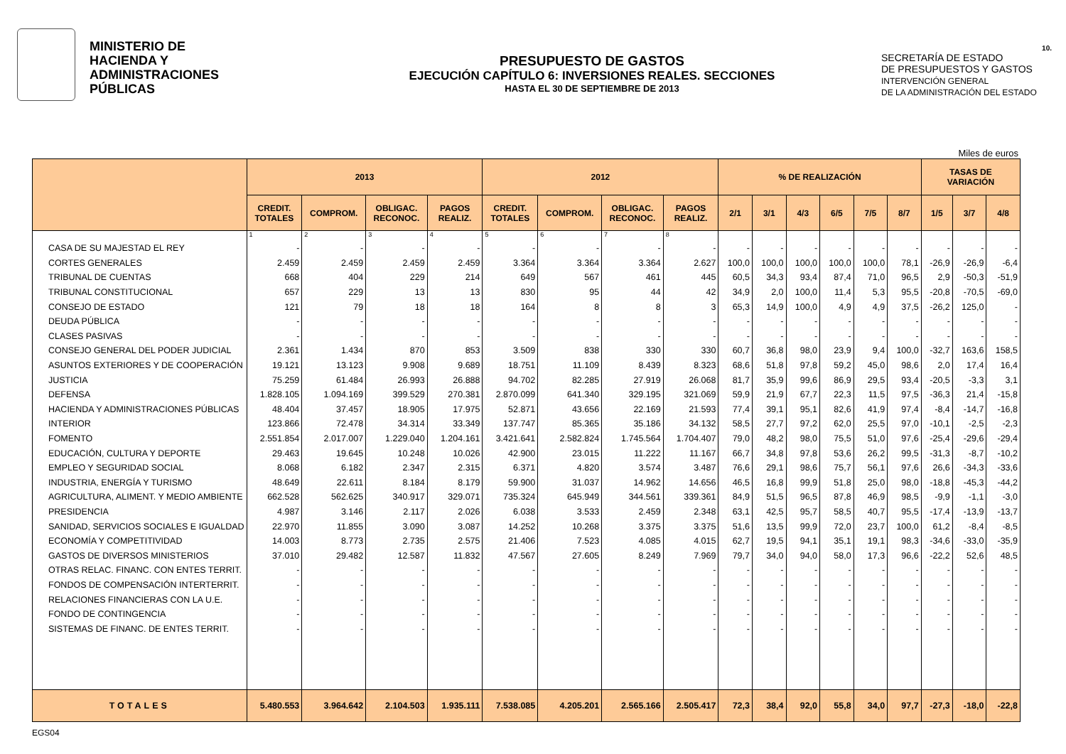MINISTERIO DE
HACIENDA Y
ADMINISTRACIONES
PÚBLICAS
PRESUPUESTO DE GASTOS
EJECUCIÓN CAPÍTULO 6: INVERSIONES REALES. SECCIONES
HASTA EL 30 DE SEPTIEMBRE DE 2013
10.
SECRETARÍA DE ESTADO
DE PRESUPUESTOS Y GASTOS
INTERVENCIÓN GENERAL
DE LA ADMINISTRACIÓN DEL ESTADO
Miles de euros
| | 2013 | | | | 2012 | | | | % DE REALIZACIÓN | | | | | | TASAS DE VARIACIÓN | | |
| --- | --- | --- | --- | --- | --- | --- | --- | --- | --- | --- | --- | --- | --- | --- | --- | --- | --- |
| | CREDIT. TOTALES | COMPROM. | OBLIGAC. RECONOC. | PAGOS REALIZ. | CREDIT. TOTALES | COMPROM. | OBLIGAC. RECONOC. | PAGOS REALIZ. | 2/1 | 3/1 | 4/3 | 6/5 | 7/5 | 8/7 | 1/5 | 3/7 | 4/8 |
| | 1 | 2 | 3 | 4 | 5 | 6 | 7 | 8 | | | | | | | | | |
| CASA DE SU MAJESTAD EL REY | - | - | - | - | - | - | - | - | - | - | - | - | - | - | - | - | - |
| CORTES GENERALES | 2.459 | 2.459 | 2.459 | 2.459 | 3.364 | 3.364 | 3.364 | 2.627 | 100,0 | 100,0 | 100,0 | 100,0 | 100,0 | 78,1 | -26,9 | -26,9 | -6,4 |
| TRIBUNAL DE CUENTAS | 668 | 404 | 229 | 214 | 649 | 567 | 461 | 445 | 60,5 | 34,3 | 93,4 | 87,4 | 71,0 | 96,5 | 2,9 | -50,3 | -51,9 |
| TRIBUNAL CONSTITUCIONAL | 657 | 229 | 13 | 13 | 830 | 95 | 44 | 42 | 34,9 | 2,0 | 100,0 | 11,4 | 5,3 | 95,5 | -20,8 | -70,5 | -69,0 |
| CONSEJO DE ESTADO | 121 | 79 | 18 | 18 | 164 | 8 | 8 | 3 | 65,3 | 14,9 | 100,0 | 4,9 | 4,9 | 37,5 | -26,2 | 125,0 | - |
| DEUDA PÚBLICA | - | - | - | - | - | - | - | - | - | - | - | - | - | - | - | - | - |
| CLASES PASIVAS | - | - | - | - | - | - | - | - | - | - | - | - | - | - | - | - | - |
| CONSEJO GENERAL DEL PODER JUDICIAL | 2.361 | 1.434 | 870 | 853 | 3.509 | 838 | 330 | 330 | 60,7 | 36,8 | 98,0 | 23,9 | 9,4 | 100,0 | -32,7 | 163,6 | 158,5 |
| ASUNTOS EXTERIORES Y DE COOPERACIÓN | 19.121 | 13.123 | 9.908 | 9.689 | 18.751 | 11.109 | 8.439 | 8.323 | 68,6 | 51,8 | 97,8 | 59,2 | 45,0 | 98,6 | 2,0 | 17,4 | 16,4 |
| JUSTICIA | 75.259 | 61.484 | 26.993 | 26.888 | 94.702 | 82.285 | 27.919 | 26.068 | 81,7 | 35,9 | 99,6 | 86,9 | 29,5 | 93,4 | -20,5 | -3,3 | 3,1 |
| DEFENSA | 1.828.105 | 1.094.169 | 399.529 | 270.381 | 2.870.099 | 641.340 | 329.195 | 321.069 | 59,9 | 21,9 | 67,7 | 22,3 | 11,5 | 97,5 | -36,3 | 21,4 | -15,8 |
| HACIENDA Y ADMINISTRACIONES PÚBLICAS | 48.404 | 37.457 | 18.905 | 17.975 | 52.871 | 43.656 | 22.169 | 21.593 | 77,4 | 39,1 | 95,1 | 82,6 | 41,9 | 97,4 | -8,4 | -14,7 | -16,8 |
| INTERIOR | 123.866 | 72.478 | 34.314 | 33.349 | 137.747 | 85.365 | 35.186 | 34.132 | 58,5 | 27,7 | 97,2 | 62,0 | 25,5 | 97,0 | -10,1 | -2,5 | -2,3 |
| FOMENTO | 2.551.854 | 2.017.007 | 1.229.040 | 1.204.161 | 3.421.641 | 2.582.824 | 1.745.564 | 1.704.407 | 79,0 | 48,2 | 98,0 | 75,5 | 51,0 | 97,6 | -25,4 | -29,6 | -29,4 |
| EDUCACIÓN, CULTURA Y DEPORTE | 29.463 | 19.645 | 10.248 | 10.026 | 42.900 | 23.015 | 11.222 | 11.167 | 66,7 | 34,8 | 97,8 | 53,6 | 26,2 | 99,5 | -31,3 | -8,7 | -10,2 |
| EMPLEO Y SEGURIDAD SOCIAL | 8.068 | 6.182 | 2.347 | 2.315 | 6.371 | 4.820 | 3.574 | 3.487 | 76,6 | 29,1 | 98,6 | 75,7 | 56,1 | 97,6 | 26,6 | -34,3 | -33,6 |
| INDUSTRIA, ENERGÍA Y TURISMO | 48.649 | 22.611 | 8.184 | 8.179 | 59.900 | 31.037 | 14.962 | 14.656 | 46,5 | 16,8 | 99,9 | 51,8 | 25,0 | 98,0 | -18,8 | -45,3 | -44,2 |
| AGRICULTURA, ALIMENT. Y MEDIO AMBIENTE | 662.528 | 562.625 | 340.917 | 329.071 | 735.324 | 645.949 | 344.561 | 339.361 | 84,9 | 51,5 | 96,5 | 87,8 | 46,9 | 98,5 | -9,9 | -1,1 | -3,0 |
| PRESIDENCIA | 4.987 | 3.146 | 2.117 | 2.026 | 6.038 | 3.533 | 2.459 | 2.348 | 63,1 | 42,5 | 95,7 | 58,5 | 40,7 | 95,5 | -17,4 | -13,9 | -13,7 |
| SANIDAD, SERVICIOS SOCIALES E IGUALDAD | 22.970 | 11.855 | 3.090 | 3.087 | 14.252 | 10.268 | 3.375 | 3.375 | 51,6 | 13,5 | 99,9 | 72,0 | 23,7 | 100,0 | 61,2 | -8,4 | -8,5 |
| ECONOMÍA Y COMPETITIVIDAD | 14.003 | 8.773 | 2.735 | 2.575 | 21.406 | 7.523 | 4.085 | 4.015 | 62,7 | 19,5 | 94,1 | 35,1 | 19,1 | 98,3 | -34,6 | -33,0 | -35,9 |
| GASTOS DE DIVERSOS MINISTERIOS | 37.010 | 29.482 | 12.587 | 11.832 | 47.567 | 27.605 | 8.249 | 7.969 | 79,7 | 34,0 | 94,0 | 58,0 | 17,3 | 96,6 | -22,2 | 52,6 | 48,5 |
| OTRAS RELAC. FINANC. CON ENTES TERRIT. | - | - | - | - | - | - | - | - | - | - | - | - | - | - | - | - | - |
| FONDOS DE COMPENSACIÓN INTERTERRIT. | - | - | - | - | - | - | - | - | - | - | - | - | - | - | - | - | - |
| RELACIONES FINANCIERAS CON LA U.E. | - | - | - | - | - | - | - | - | - | - | - | - | - | - | - | - | - |
| FONDO DE CONTINGENCIA | - | - | - | - | - | - | - | - | - | - | - | - | - | - | - | - | - |
| SISTEMAS DE FINANC. DE ENTES TERRIT. | - | - | - | - | - | - | - | - | - | - | - | - | - | - | - | - | - |
| TOTALES | 5.480.553 | 3.964.642 | 2.104.503 | 1.935.111 | 7.538.085 | 4.205.201 | 2.565.166 | 2.505.417 | 72,3 | 38,4 | 92,0 | 55,8 | 34,0 | 97,7 | -27,3 | -18,0 | -22,8 |
EGS04